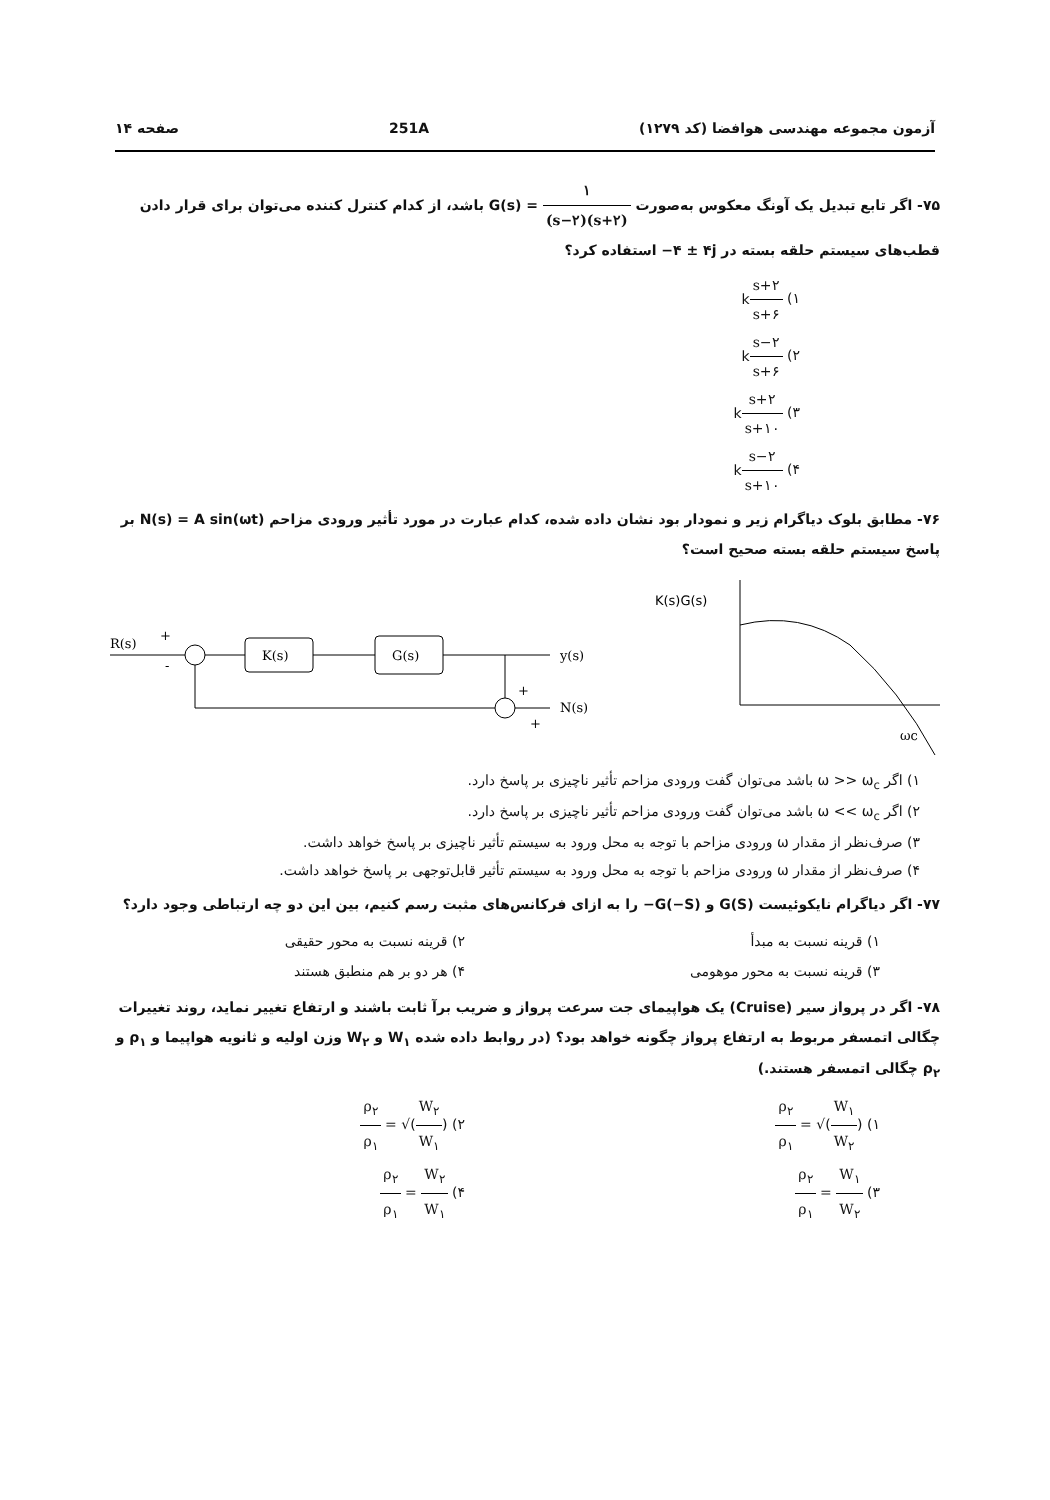آزمون مجموعه مهندسی هوافضا (کد ۱۲۷۹) 251A صفحه ۱۴
۷۵- اگر تابع تبدیل یک آونگ معکوس به‌صورت G(s) = ۱ (s−۲)(s+۲) باشد، از کدام کنترل کننده می‌توان برای قرار دادن قطب‌های سیستم حلقه بسته در −۴ ± ۴j استفاده کرد؟
۱) ks+۲ s+۶
۲) ks−۲ s+۶
۳) ks+۲ s+۱۰
۴) ks−۲ s+۱۰
۷۶- مطابق بلوک دیاگرام زیر و نمودار بود نشان داده شده، کدام عبارت در مورد تأثیر ورودی مزاحم N(s) = A sin(ωt) بر پاسخ سیستم حلقه بسته صحیح است؟
R(s)
+
-
K(s)
G(s)
y(s)
N(s)
+
+
K(s)G(s)
ωc
۱) اگر ω >> ω<sub>c</sub> باشد می‌توان گفت ورودی مزاحم تأثیر ناچیزی بر پاسخ دارد.
۲) اگر ω << ω<sub>c</sub> باشد می‌توان گفت ورودی مزاحم تأثیر ناچیزی بر پاسخ دارد.
۳) صرف‌نظر از مقدار ω ورودی مزاحم با توجه به محل ورود به سیستم تأثیر ناچیزی بر پاسخ خواهد داشت.
۴) صرف‌نظر از مقدار ω ورودی مزاحم با توجه به محل ورود به سیستم تأثیر قابل‌توجهی بر پاسخ خواهد داشت.
۷۷- اگر دیاگرام نایکوئیست G(S) و −G(−S) را به ازای فرکانس‌های مثبت رسم کنیم، بین این دو چه ارتباطی وجود دارد؟
۱) قرینه نسبت به مبدأ ۲) قرینه نسبت به محور حقیقی
۳) قرینه نسبت به محور موهومی ۴) هر دو بر هم منطبق هستند
۷۸- اگر در پرواز سیر (Cruise) یک هواپیمای جت سرعت پرواز و ضریب برآ ثابت باشند و ارتفاع تغییر نماید، روند تغییرات چگالی اتمسفر مربوط به ارتفاع پرواز چگونه خواهد بود؟ (در روابط داده شده W<sub>۱</sub> و W<sub>۲</sub> وزن اولیه و ثانویه هواپیما و ρ<sub>۱</sub> و ρ<sub>۲</sub> چگالی اتمسفر هستند.)
۱) ρ<sub>۲</sub> ρ<sub>۱</sub> = √(W<sub>۱</sub> W<sub>۲</sub>) ۲) ρ<sub>۲</sub> ρ<sub>۱</sub> = √(W<sub>۲</sub> W<sub>۱</sub>)
۳) ρ<sub>۲</sub> ρ<sub>۱</sub> = W<sub>۱</sub> W<sub>۲</sub> ۴) ρ<sub>۲</sub> ρ<sub>۱</sub> = W<sub>۲</sub> W<sub>۱</sub>